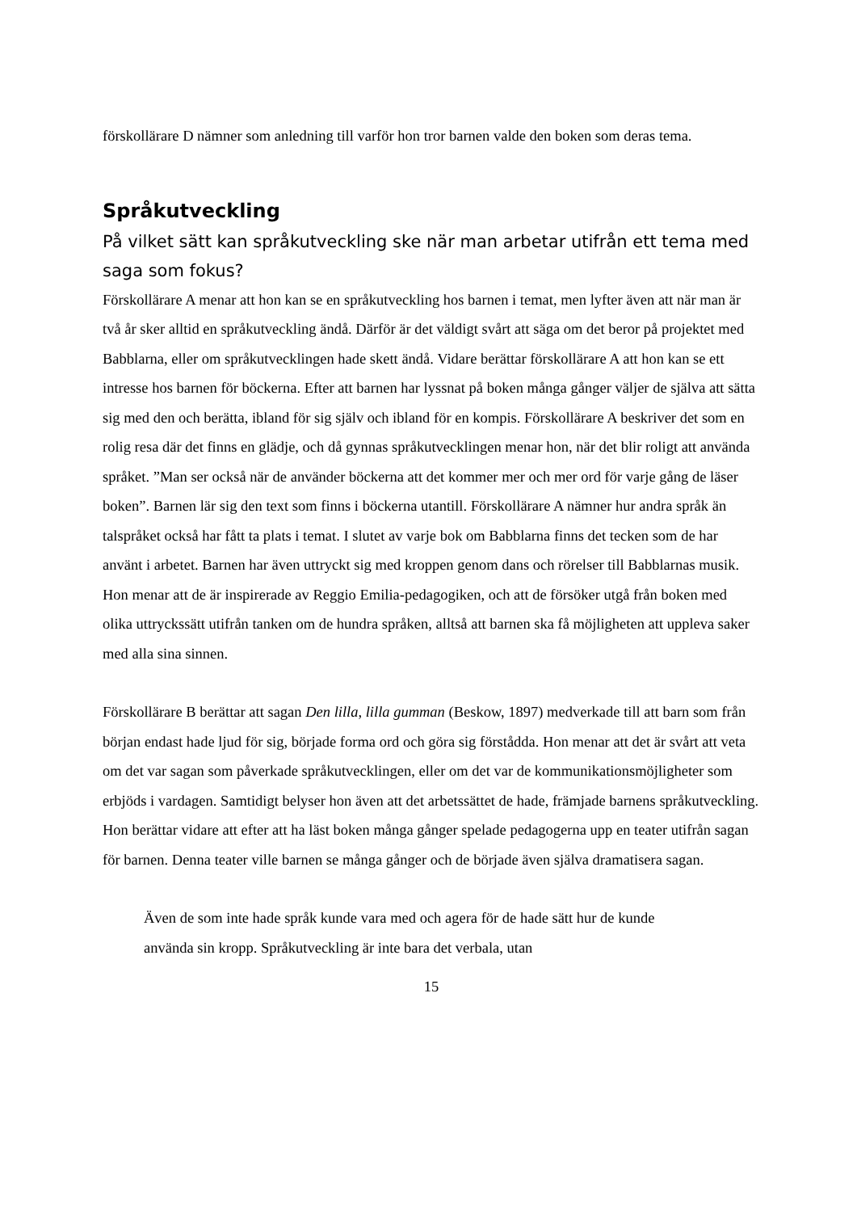förskollärare D nämner som anledning till varför hon tror barnen valde den boken som deras tema.
Språkutveckling
På vilket sätt kan språkutveckling ske när man arbetar utifrån ett tema med saga som fokus?
Förskollärare A menar att hon kan se en språkutveckling hos barnen i temat, men lyfter även att när man är två år sker alltid en språkutveckling ändå. Därför är det väldigt svårt att säga om det beror på projektet med Babblarna, eller om språkutvecklingen hade skett ändå. Vidare berättar förskollärare A att hon kan se ett intresse hos barnen för böckerna. Efter att barnen har lyssnat på boken många gånger väljer de själva att sätta sig med den och berätta, ibland för sig själv och ibland för en kompis. Förskollärare A beskriver det som en rolig resa där det finns en glädje, och då gynnas språkutvecklingen menar hon, när det blir roligt att använda språket. ”Man ser också när de använder böckerna att det kommer mer och mer ord för varje gång de läser boken”. Barnen lär sig den text som finns i böckerna utantill. Förskollärare A nämner hur andra språk än talspråket också har fått ta plats i temat. I slutet av varje bok om Babblarna finns det tecken som de har använt i arbetet. Barnen har även uttryckt sig med kroppen genom dans och rörelser till Babblarnas musik. Hon menar att de är inspirerade av Reggio Emilia-pedagogiken, och att de försöker utgå från boken med olika uttryckssätt utifrån tanken om de hundra språken, alltså att barnen ska få möjligheten att uppleva saker med alla sina sinnen.
Förskollärare B berättar att sagan Den lilla, lilla gumman (Beskow, 1897) medverkade till att barn som från början endast hade ljud för sig, började forma ord och göra sig förstådda. Hon menar att det är svårt att veta om det var sagan som påverkade språkutvecklingen, eller om det var de kommunikationsmöjligheter som erbjöds i vardagen. Samtidigt belyser hon även att det arbetssättet de hade, främjade barnens språkutveckling. Hon berättar vidare att efter att ha läst boken många gånger spelade pedagogerna upp en teater utifrån sagan för barnen. Denna teater ville barnen se många gånger och de började även själva dramatisera sagan.
Även de som inte hade språk kunde vara med och agera för de hade sätt hur de kunde använda sin kropp. Språkutveckling är inte bara det verbala, utan
15